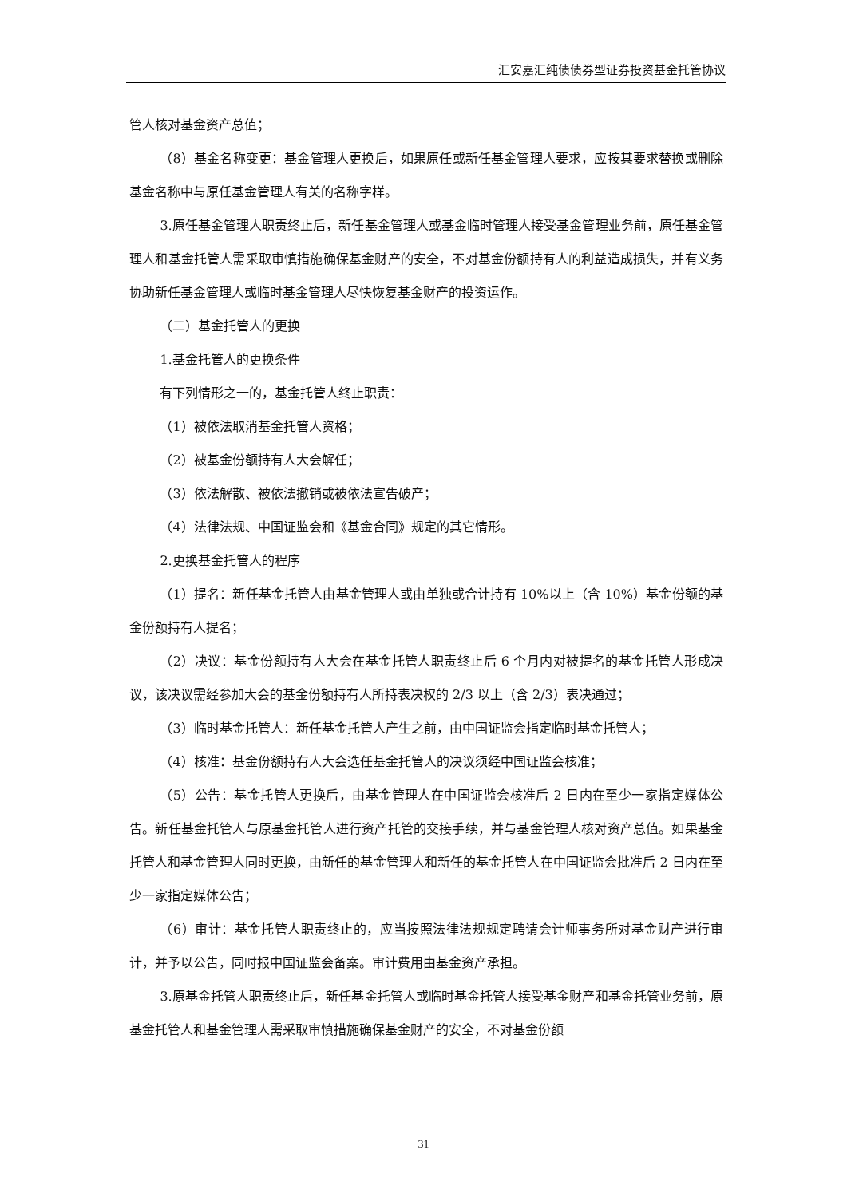汇安嘉汇纯债债券型证券投资基金托管协议
管人核对基金资产总值；
（8）基金名称变更：基金管理人更换后，如果原任或新任基金管理人要求，应按其要求替换或删除基金名称中与原任基金管理人有关的名称字样。
3.原任基金管理人职责终止后，新任基金管理人或基金临时管理人接受基金管理业务前，原任基金管理人和基金托管人需采取审慎措施确保基金财产的安全，不对基金份额持有人的利益造成损失，并有义务协助新任基金管理人或临时基金管理人尽快恢复基金财产的投资运作。
（二）基金托管人的更换
1.基金托管人的更换条件
有下列情形之一的，基金托管人终止职责：
（1）被依法取消基金托管人资格；
（2）被基金份额持有人大会解任；
（3）依法解散、被依法撤销或被依法宣告破产；
（4）法律法规、中国证监会和《基金合同》规定的其它情形。
2.更换基金托管人的程序
（1）提名：新任基金托管人由基金管理人或由单独或合计持有 10%以上（含 10%）基金份额的基金份额持有人提名；
（2）决议：基金份额持有人大会在基金托管人职责终止后 6 个月内对被提名的基金托管人形成决议，该决议需经参加大会的基金份额持有人所持表决权的 2/3 以上（含 2/3）表决通过；
（3）临时基金托管人：新任基金托管人产生之前，由中国证监会指定临时基金托管人；
（4）核准：基金份额持有人大会选任基金托管人的决议须经中国证监会核准；
（5）公告：基金托管人更换后，由基金管理人在中国证监会核准后 2 日内在至少一家指定媒体公告。新任基金托管人与原基金托管人进行资产托管的交接手续，并与基金管理人核对资产总值。如果基金托管人和基金管理人同时更换，由新任的基金管理人和新任的基金托管人在中国证监会批准后 2 日内在至少一家指定媒体公告；
（6）审计：基金托管人职责终止的，应当按照法律法规规定聘请会计师事务所对基金财产进行审计，并予以公告，同时报中国证监会备案。审计费用由基金资产承担。
3.原基金托管人职责终止后，新任基金托管人或临时基金托管人接受基金财产和基金托管业务前，原基金托管人和基金管理人需采取审慎措施确保基金财产的安全，不对基金份额
31